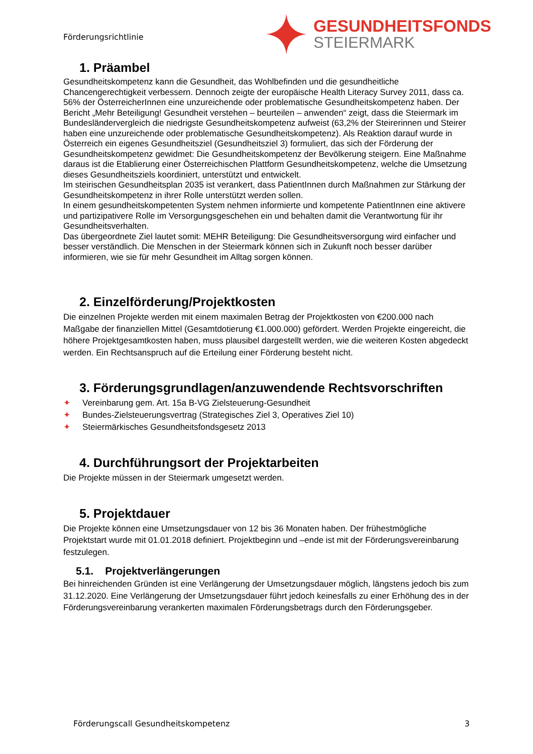Förderungsrichtlinie
GESUNDHEITSFONDS
STEIERMARK
1. Präambel
Gesundheitskompetenz kann die Gesundheit, das Wohlbefinden und die gesundheitliche Chancengerechtigkeit verbessern. Dennoch zeigte der europäische Health Literacy Survey 2011, dass ca. 56% der ÖsterreicherInnen eine unzureichende oder problematische Gesundheitskompetenz haben. Der Bericht „Mehr Beteiligung! Gesundheit verstehen – beurteilen – anwenden“ zeigt, dass die Steiermark im Bundesländervergleich die niedrigste Gesundheitskompetenz aufweist (63,2% der Steirerinnen und Steirer haben eine unzureichende oder problematische Gesundheitskompetenz). Als Reaktion darauf wurde in Österreich ein eigenes Gesundheitsziel (Gesundheitsziel 3) formuliert, das sich der Förderung der Gesundheitskompetenz gewidmet: Die Gesundheitskompetenz der Bevölkerung steigern. Eine Maßnahme daraus ist die Etablierung einer Österreichischen Plattform Gesundheitskompetenz, welche die Umsetzung dieses Gesundheitsziels koordiniert, unterstützt und entwickelt.
Im steirischen Gesundheitsplan 2035 ist verankert, dass PatientInnen durch Maßnahmen zur Stärkung der Gesundheitskompetenz in ihrer Rolle unterstützt werden sollen.
In einem gesundheitskompetenten System nehmen informierte und kompetente PatientInnen eine aktivere und partizipativere Rolle im Versorgungsgeschehen ein und behalten damit die Verantwortung für ihr Gesundheitsverhalten.
Das übergeordnete Ziel lautet somit: MEHR Beteiligung: Die Gesundheitsversorgung wird einfacher und besser verständlich. Die Menschen in der Steiermark können sich in Zukunft noch besser darüber informieren, wie sie für mehr Gesundheit im Alltag sorgen können.
2. Einzelförderung/Projektkosten
Die einzelnen Projekte werden mit einem maximalen Betrag der Projektkosten von €200.000 nach Maßgabe der finanziellen Mittel (Gesamtdotierung €1.000.000) gefördert. Werden Projekte eingereicht, die höhere Projektgesamtkosten haben, muss plausibel dargestellt werden, wie die weiteren Kosten abgedeckt werden. Ein Rechtsanspruch auf die Erteilung einer Förderung besteht nicht.
3. Förderungsgrundlagen/anzuwendende Rechtsvorschriften
✦ Vereinbarung gem. Art. 15a B-VG Zielsteuerung-Gesundheit
✦ Bundes-Zielsteuerungsvertrag (Strategisches Ziel 3, Operatives Ziel 10)
✦ Steiermärkisches Gesundheitsfondsgesetz 2013
4. Durchführungsort der Projektarbeiten
Die Projekte müssen in der Steiermark umgesetzt werden.
5. Projektdauer
Die Projekte können eine Umsetzungsdauer von 12 bis 36 Monaten haben. Der frühestmögliche Projektstart wurde mit 01.01.2018 definiert. Projektbeginn und –ende ist mit der Förderungsvereinbarung festzulegen.
5.1. Projektverlängerungen
Bei hinreichenden Gründen ist eine Verlängerung der Umsetzungsdauer möglich, längstens jedoch bis zum 31.12.2020. Eine Verlängerung der Umsetzungsdauer führt jedoch keinesfalls zu einer Erhöhung des in der Förderungsvereinbarung verankerten maximalen Förderungsbetrags durch den Förderungsgeber.
Förderungscall Gesundheitskompetenz 3